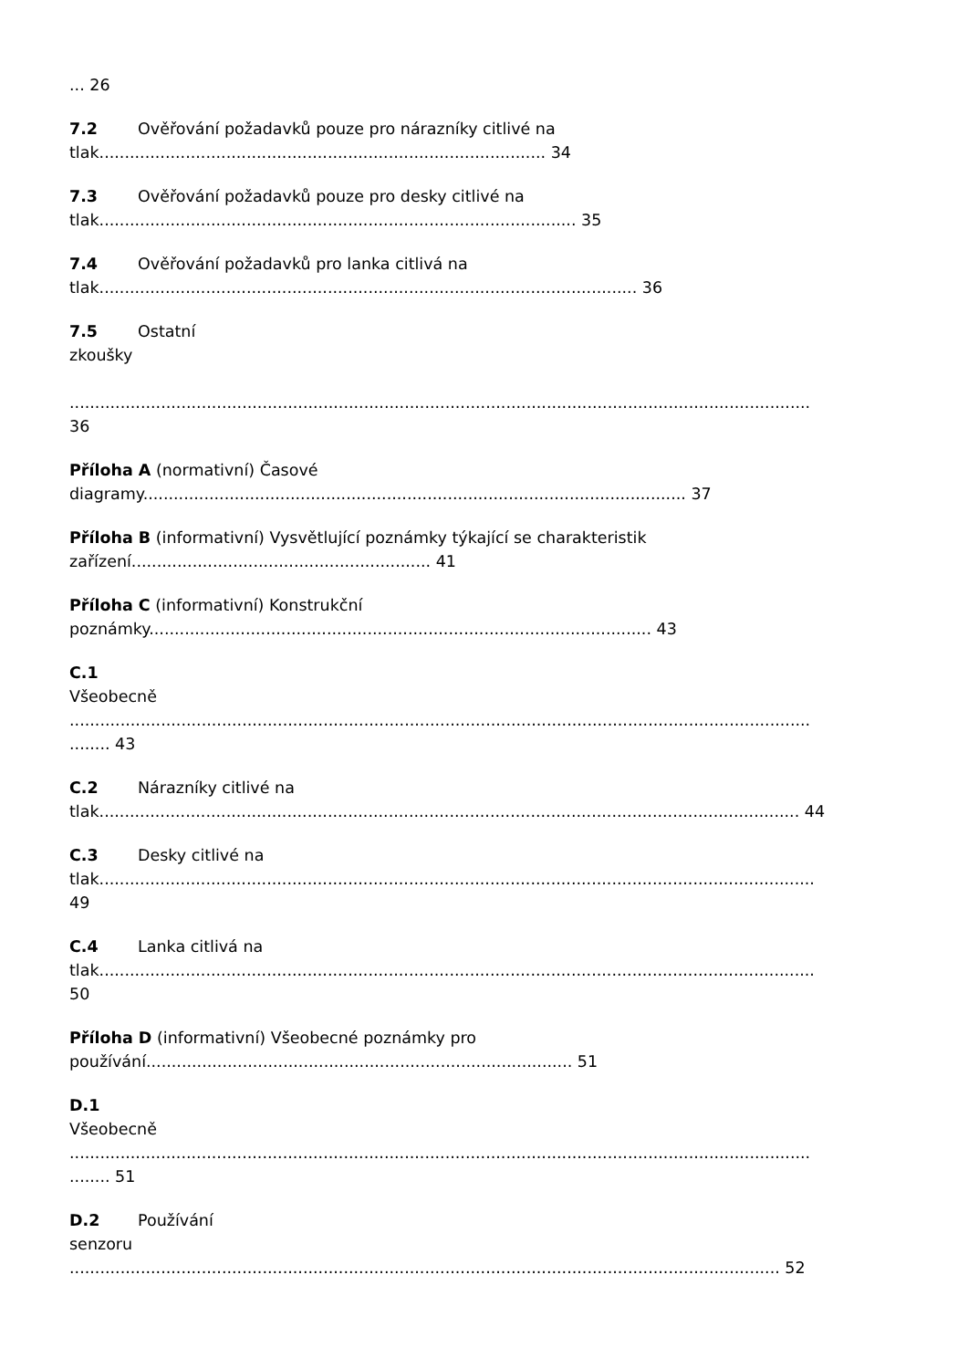... 26
7.2 Ověřování požadavků pouze pro nárazníky citlivé na
tlak........................................................................................ 34
7.3 Ověřování požadavků pouze pro desky citlivé na
tlak.............................................................................................. 35
7.4 Ověřování požadavků pro lanka citlivá na
tlak.......................................................................................................... 36
7.5 Ostatní
zkoušky
..................................................................................................................................................
36
Příloha A (normativní) Časové
diagramy........................................................................................................... 37
Příloha B (informativní) Vysvětlující poznámky týkající se charakteristik
zařízení........................................................... 41
Příloha C (informativní) Konstrukční
poznámky................................................................................................... 43
C.1
Všeobecně
..................................................................................................................................................
........ 43
C.2 Nárazníky citlivé na
tlak.......................................................................................................................................... 44
C.3 Desky citlivé na
tlak.............................................................................................................................................
49
C.4 Lanka citlivá na
tlak.............................................................................................................................................
50
Příloha D (informativní) Všeobecné poznámky pro
používání.................................................................................... 51
D.1
Všeobecně
..................................................................................................................................................
........ 51
D.2 Používání
senzoru
............................................................................................................................................ 52